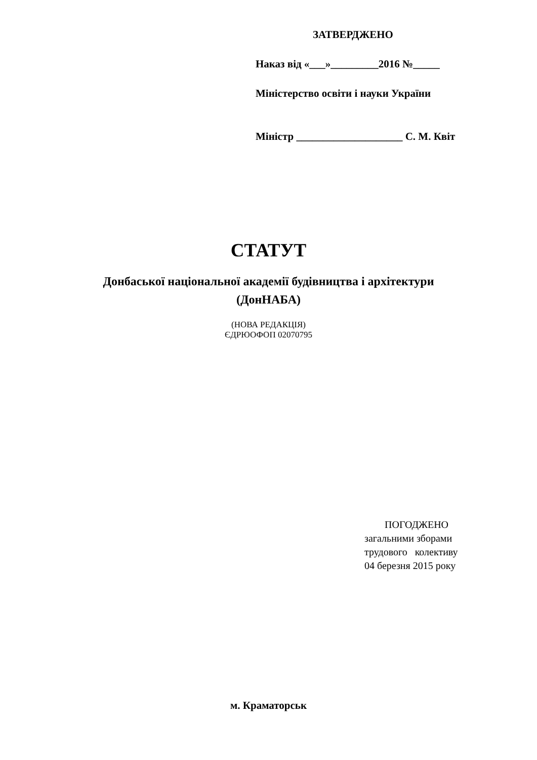ЗАТВЕРДЖЕНО
Наказ від «___»_________2016 №_____
Міністерство освіти і науки України
Міністр ____________________ С. М. Квіт
СТАТУТ
Донбаської національної академії будівництва і архітектури
(ДонНАБА)
(НОВА РЕДАКЦІЯ)
ЄДРЮОФОП 02070795
ПОГОДЖЕНО
загальними зборами
трудового колективу
04 березня 2015 року
м. Краматорськ